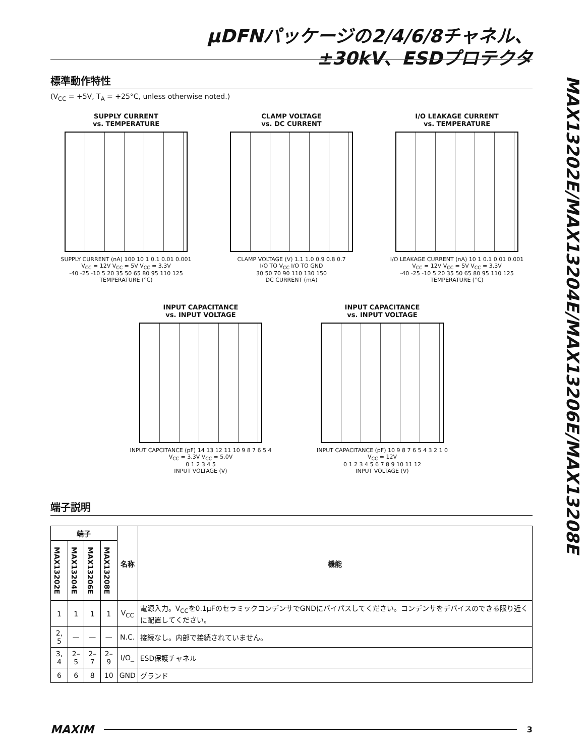µDFNパッケージの2/4/6/8チャネル、
±30kV、ESDプロテクタ
MAX13202E/MAX13204E/MAX13206E/MAX13208E
標準動作特性
(V<sub>CC</sub> = +5V, T<sub>A</sub> = +25°C, unless otherwise noted.)
SUPPLY CURRENT
vs. TEMPERATURE
SUPPLY CURRENT (nA) 100 10 1 0.1 0.01 0.001
V<sub>CC</sub> = 12V V<sub>CC</sub> = 5V V<sub>CC</sub> = 3.3V
-40 -25 -10 5 20 35 50 65 80 95 110 125
TEMPERATURE (°C)
CLAMP VOLTAGE
vs. DC CURRENT
CLAMP VOLTAGE (V) 1.1 1.0 0.9 0.8 0.7
I/O TO V<sub>CC</sub> I/O TO GND
30 50 70 90 110 130 150
DC CURRENT (mA)
I/O LEAKAGE CURRENT
vs. TEMPERATURE
I/O LEAKAGE CURRENT (nA) 10 1 0.1 0.01 0.001
V<sub>CC</sub> = 12V V<sub>CC</sub> = 5V V<sub>CC</sub> = 3.3V
-40 -25 -10 5 20 35 50 65 80 95 110 125
TEMPERATURE (°C)
INPUT CAPACITANCE
vs. INPUT VOLTAGE
INPUT CAPCITANCE (pF) 14 13 12 11 10 9 8 7 6 5 4
V<sub>CC</sub> = 3.3V V<sub>CC</sub> = 5.0V
0 1 2 3 4 5
INPUT VOLTAGE (V)
INPUT CAPACITANCE
vs. INPUT VOLTAGE
INPUT CAPACITANCE (pF) 10 9 8 7 6 5 4 3 2 1 0
V<sub>CC</sub> = 12V
0 1 2 3 4 5 6 7 8 9 10 11 12
INPUT VOLTAGE (V)
端子説明
| 端子 | | | | 名称 | 機能 |
| --- | --- | --- | --- | --- | --- |
| MAX13202E | MAX13204E | MAX13206E | MAX13208E | | |
| 1 | 1 | 1 | 1 | V<sub>CC</sub> | 電源入力。V<sub>CC</sub>を0.1µFのセラミックコンデンサでGNDにバイパスしてください。コンデンサをデバイスのできる限り近くに配置してください。 |
| 2, 5 | — | — | — | N.C. | 接続なし。内部で接続されていません。 |
| 3, 4 | 2–5 | 2–7 | 2–9 | I/O_ | ESD保護チャネル |
| 6 | 6 | 8 | 10 | GND | グランド |
MAXIM 3